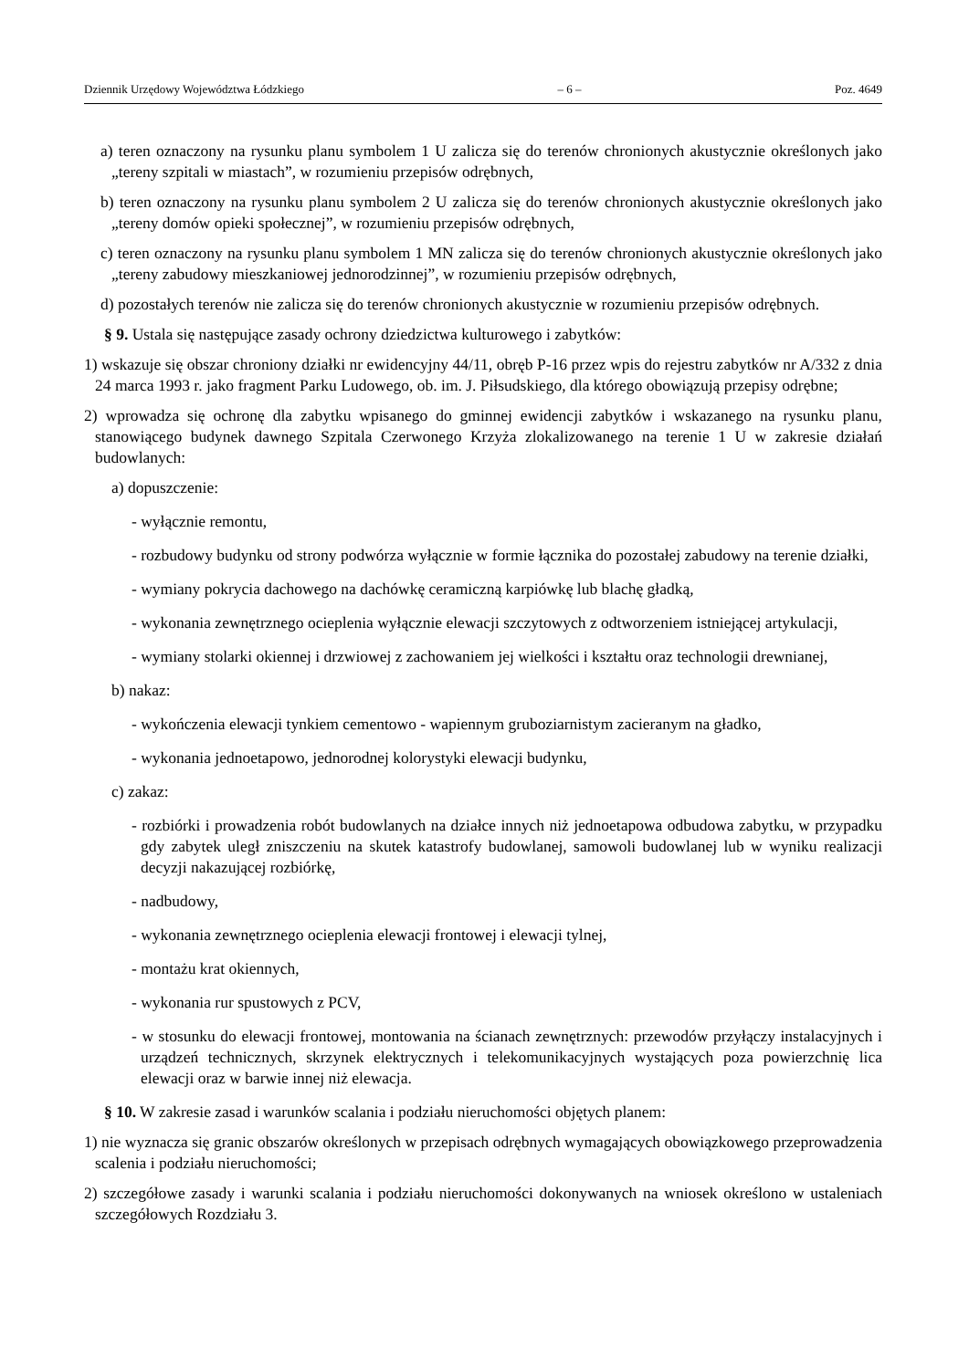Dziennik Urzędowy Województwa Łódzkiego – 6 – Poz. 4649
a) teren oznaczony na rysunku planu symbolem 1 U zalicza się do terenów chronionych akustycznie określonych jako „tereny szpitali w miastach”, w rozumieniu przepisów odrębnych,
b) teren oznaczony na rysunku planu symbolem 2 U zalicza się do terenów chronionych akustycznie określonych jako „tereny domów opieki społecznej”, w rozumieniu przepisów odrębnych,
c) teren oznaczony na rysunku planu symbolem 1 MN zalicza się do terenów chronionych akustycznie określonych jako „tereny zabudowy mieszkaniowej jednorodzinnej”, w rozumieniu przepisów odrębnych,
d) pozostałych terenów nie zalicza się do terenów chronionych akustycznie w rozumieniu przepisów odrębnych.
§ 9. Ustala się następujące zasady ochrony dziedzictwa kulturowego i zabytków:
1) wskazuje się obszar chroniony działki nr ewidencyjny 44/11, obręb P-16 przez wpis do rejestru zabytków nr A/332 z dnia 24 marca 1993 r. jako fragment Parku Ludowego, ob. im. J. Piłsudskiego, dla którego obowiązują przepisy odrębne;
2) wprowadza się ochronę dla zabytku wpisanego do gminnej ewidencji zabytków i wskazanego na rysunku planu, stanowiącego budynek dawnego Szpitala Czerwonego Krzyża zlokalizowanego na terenie 1 U w zakresie działań budowlanych:
a) dopuszczenie:
- wyłącznie remontu,
- rozbudowy budynku od strony podwórza wyłącznie w formie łącznika do pozostałej zabudowy na terenie działki,
- wymiany pokrycia dachowego na dachówkę ceramiczną karpiówkę lub blachę gładką,
- wykonania zewnętrznego ocieplenia wyłącznie elewacji szczytowych z odtworzeniem istniejącej artykulacji,
- wymiany stolarki okiennej i drzwiowej z zachowaniem jej wielkości i kształtu oraz technologii drewnianej,
b) nakaz:
- wykończenia elewacji tynkiem cementowo - wapiennym gruboziarnistym zacieranym na gładko,
- wykonania jednoetapowo, jednorodnej kolorystyki elewacji budynku,
c) zakaz:
- rozbiórki i prowadzenia robót budowlanych na działce innych niż jednoetapowa odbudowa zabytku, w przypadku gdy zabytek uległ zniszczeniu na skutek katastrofy budowlanej, samowoli budowlanej lub w wyniku realizacji decyzji nakazującej rozbiórkę,
- nadbudowy,
- wykonania zewnętrznego ocieplenia elewacji frontowej i elewacji tylnej,
- montażu krat okiennych,
- wykonania rur spustowych z PCV,
- w stosunku do elewacji frontowej, montowania na ścianach zewnętrznych: przewodów przyłączy instalacyjnych i urządzeń technicznych, skrzynek elektrycznych i telekomunikacyjnych wystających poza powierzchnię lica elewacji oraz w barwie innej niż elewacja.
§ 10. W zakresie zasad i warunków scalania i podziału nieruchomości objętych planem:
1) nie wyznacza się granic obszarów określonych w przepisach odrębnych wymagających obowiązkowego przeprowadzenia scalenia i podziału nieruchomości;
2) szczegółowe zasady i warunki scalania i podziału nieruchomości dokonywanych na wniosek określono w ustaleniach szczegółowych Rozdziału 3.